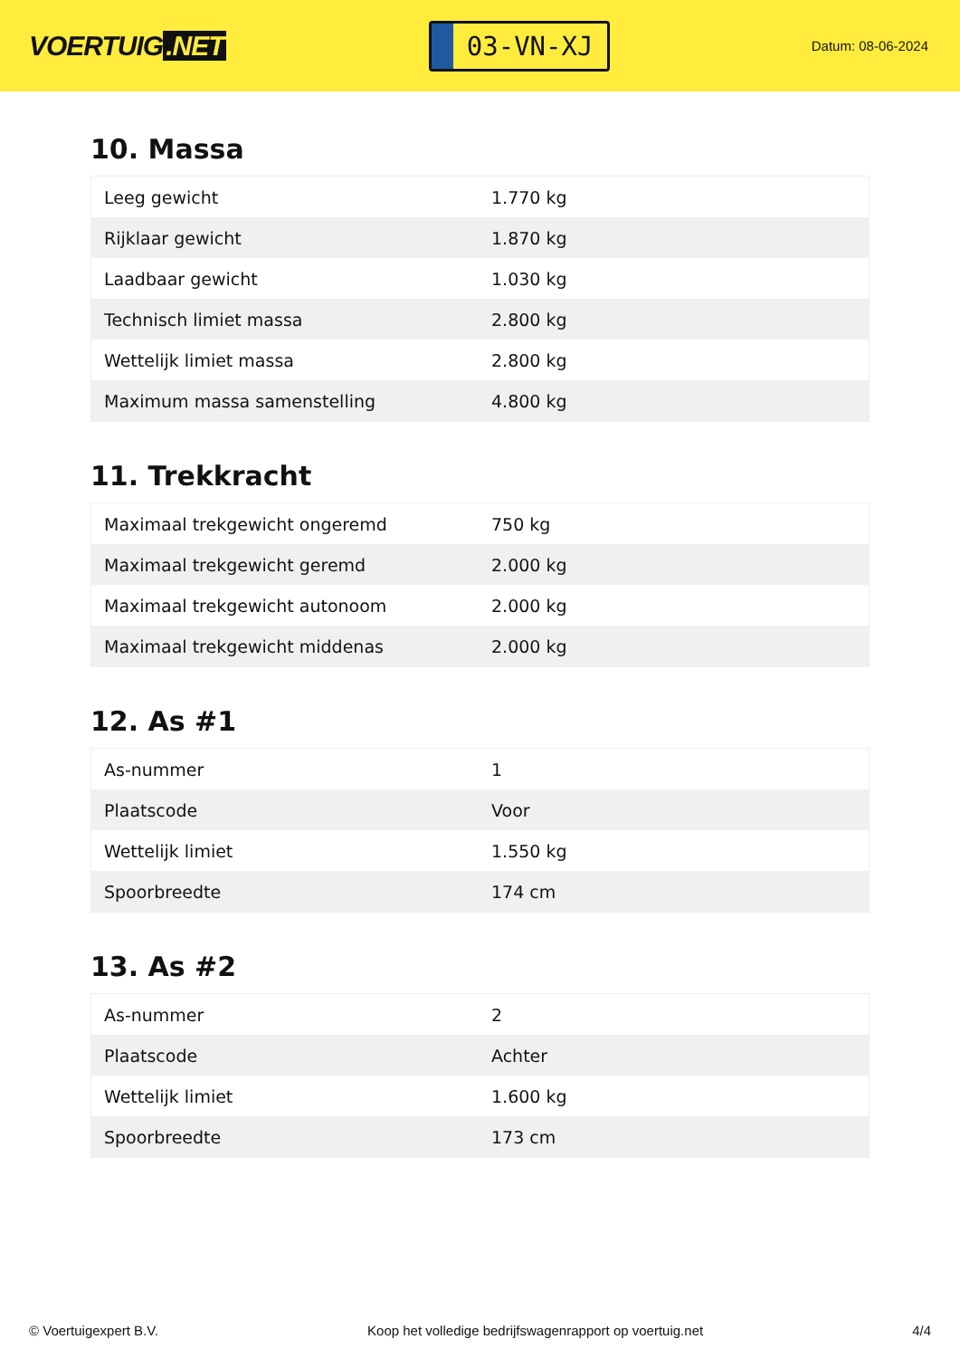VOERTUIG.NET
03-VN-XJ
Datum: 08-06-2024
10. Massa
| Leeg gewicht | 1.770 kg |
| Rijklaar gewicht | 1.870 kg |
| Laadbaar gewicht | 1.030 kg |
| Technisch limiet massa | 2.800 kg |
| Wettelijk limiet massa | 2.800 kg |
| Maximum massa samenstelling | 4.800 kg |
11. Trekkracht
| Maximaal trekgewicht ongeremd | 750 kg |
| Maximaal trekgewicht geremd | 2.000 kg |
| Maximaal trekgewicht autonoom | 2.000 kg |
| Maximaal trekgewicht middenas | 2.000 kg |
12. As #1
| As-nummer | 1 |
| Plaatscode | Voor |
| Wettelijk limiet | 1.550 kg |
| Spoorbreedte | 174 cm |
13. As #2
| As-nummer | 2 |
| Plaatscode | Achter |
| Wettelijk limiet | 1.600 kg |
| Spoorbreedte | 173 cm |
© Voertuigexpert B.V. Koop het volledige bedrijfswagenrapport op voertuig.net 4/4